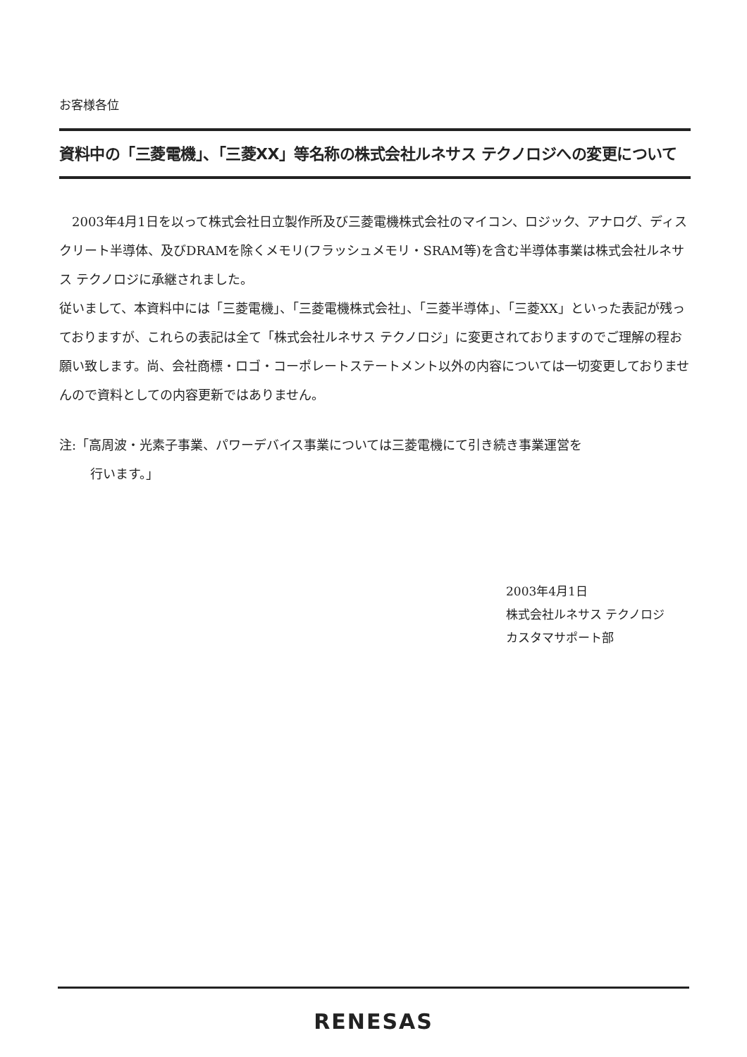お客様各位
資料中の「三菱電機」、「三菱XX」等名称の株式会社ルネサス テクノロジへの変更について
　2003年4月1日を以って株式会社日立製作所及び三菱電機株式会社のマイコン、ロジック、アナログ、ディスクリート半導体、及びDRAMを除くメモリ(フラッシュメモリ・SRAM等)を含む半導体事業は株式会社ルネサス テクノロジに承継されました。
従いまして、本資料中には「三菱電機」、「三菱電機株式会社」、「三菱半導体」、「三菱XX」といった表記が残っておりますが、これらの表記は全て「株式会社ルネサス テクノロジ」に変更されておりますのでご理解の程お願い致します。尚、会社商標・ロゴ・コーポレートステートメント以外の内容については一切変更しておりませんので資料としての内容更新ではありません。
注:「高周波・光素子事業、パワーデバイス事業については三菱電機にて引き続き事業運営を
行います。」
2003年4月1日
株式会社ルネサス テクノロジ
カスタマサポート部
RENESAS